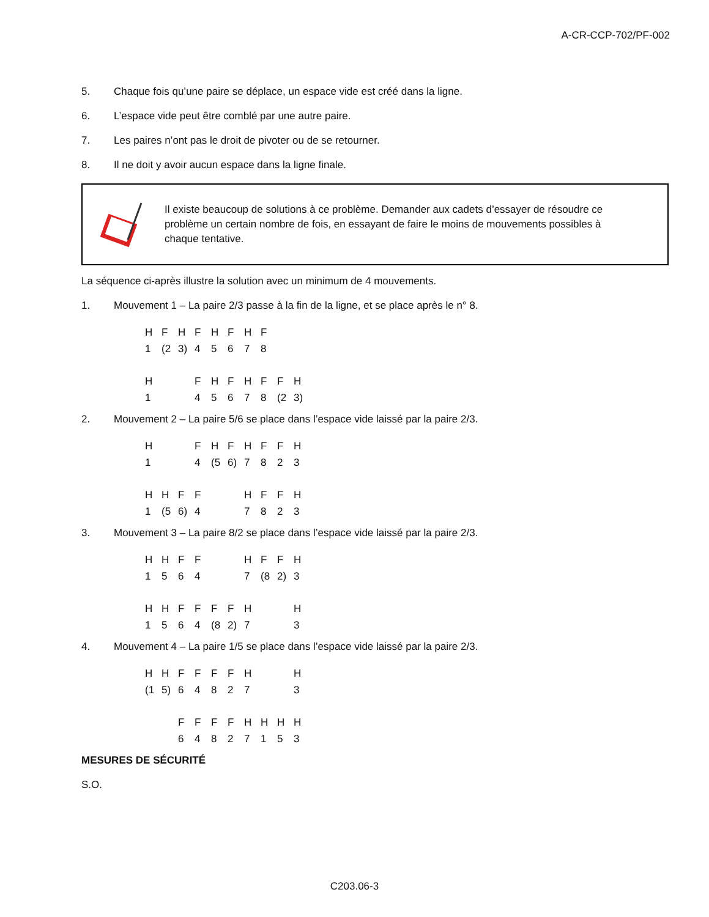A-CR-CCP-702/PF-002
5. Chaque fois qu’une paire se déplace, un espace vide est créé dans la ligne.
6. L’espace vide peut être comblé par une autre paire.
7. Les paires n’ont pas le droit de pivoter ou de se retourner.
8. Il ne doit y avoir aucun espace dans la ligne finale.
Il existe beaucoup de solutions à ce problème. Demander aux cadets d’essayer de résoudre ce problème un certain nombre de fois, en essayant de faire le moins de mouvements possibles à chaque tentative.
La séquence ci-après illustre la solution avec un minimum de 4 mouvements.
1. Mouvement 1 – La paire 2/3 passe à la fin de la ligne, et se place après le n° 8.
| H | F | H | F | H | F | H | F | | |
| 1 | (2 | 3) | 4 | 5 | 6 | 7 | 8 | | |
| H | | | F | H | F | H | F | F | H |
| 1 | | | 4 | 5 | 6 | 7 | 8 | (2 | 3) |
2. Mouvement 2 – La paire 5/6 se place dans l’espace vide laissé par la paire 2/3.
| H | | | F | H | F | H | F | F | H |
| 1 | | | 4 | (5 | 6) | 7 | 8 | 2 | 3 |
| H | H | F | F | | | H | F | F | H |
| 1 | (5 | 6) | 4 | | | 7 | 8 | 2 | 3 |
3. Mouvement 3 – La paire 8/2 se place dans l’espace vide laissé par la paire 2/3.
| H | H | F | F | | | H | F | F | H |
| 1 | 5 | 6 | 4 | | | 7 | (8 | 2) | 3 |
| H | H | F | F | F | F | H | | | H |
| 1 | 5 | 6 | 4 | (8 | 2) | 7 | | | 3 |
4. Mouvement 4 – La paire 1/5 se place dans l’espace vide laissé par la paire 2/3.
| H | H | F | F | F | F | H | | | H |
| (1 | 5) | 6 | 4 | 8 | 2 | 7 | | | 3 |
| | | F | F | F | F | H | H | H | H |
| | | 6 | 4 | 8 | 2 | 7 | 1 | 5 | 3 |
MESURES DE SÉCURITÉ
S.O.
C203.06-3